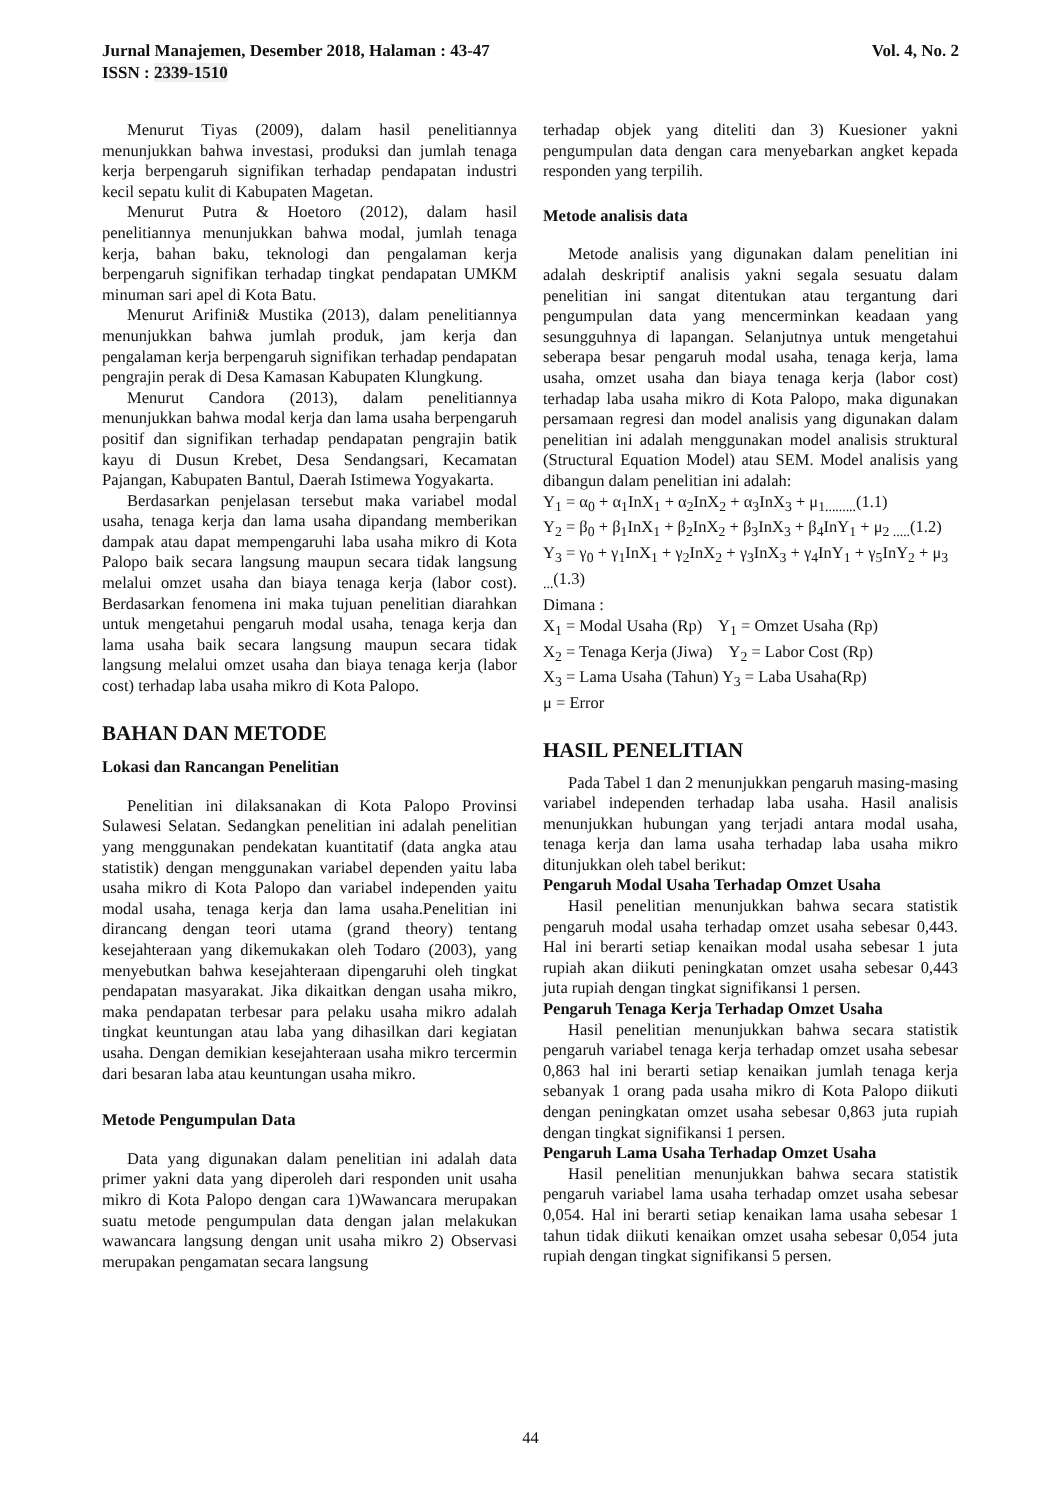Jurnal Manajemen, Desember 2018, Halaman : 43-47
ISSN : 2339-1510
Vol. 4, No. 2
Menurut Tiyas (2009), dalam hasil penelitiannya menunjukkan bahwa investasi, produksi dan jumlah tenaga kerja berpengaruh signifikan terhadap pendapatan industri kecil sepatu kulit di Kabupaten Magetan.
Menurut Putra & Hoetoro (2012), dalam hasil penelitiannya menunjukkan bahwa modal, jumlah tenaga kerja, bahan baku, teknologi dan pengalaman kerja berpengaruh signifikan terhadap tingkat pendapatan UMKM minuman sari apel di Kota Batu.
Menurut Arifini& Mustika (2013), dalam penelitiannya menunjukkan bahwa jumlah produk, jam kerja dan pengalaman kerja berpengaruh signifikan terhadap pendapatan pengrajin perak di Desa Kamasan Kabupaten Klungkung.
Menurut Candora (2013), dalam penelitiannya menunjukkan bahwa modal kerja dan lama usaha berpengaruh positif dan signifikan terhadap pendapatan pengrajin batik kayu di Dusun Krebet, Desa Sendangsari, Kecamatan Pajangan, Kabupaten Bantul, Daerah Istimewa Yogyakarta.
Berdasarkan penjelasan tersebut maka variabel modal usaha, tenaga kerja dan lama usaha dipandang memberikan dampak atau dapat mempengaruhi laba usaha mikro di Kota Palopo baik secara langsung maupun secara tidak langsung melalui omzet usaha dan biaya tenaga kerja (labor cost). Berdasarkan fenomena ini maka tujuan penelitian diarahkan untuk mengetahui pengaruh modal usaha, tenaga kerja dan lama usaha baik secara langsung maupun secara tidak langsung melalui omzet usaha dan biaya tenaga kerja (labor cost) terhadap laba usaha mikro di Kota Palopo.
BAHAN DAN METODE
Lokasi dan Rancangan Penelitian
Penelitian ini dilaksanakan di Kota Palopo Provinsi Sulawesi Selatan. Sedangkan penelitian ini adalah penelitian yang menggunakan pendekatan kuantitatif (data angka atau statistik) dengan menggunakan variabel dependen yaitu laba usaha mikro di Kota Palopo dan variabel independen yaitu modal usaha, tenaga kerja dan lama usaha.Penelitian ini dirancang dengan teori utama (grand theory) tentang kesejahteraan yang dikemukakan oleh Todaro (2003), yang menyebutkan bahwa kesejahteraan dipengaruhi oleh tingkat pendapatan masyarakat. Jika dikaitkan dengan usaha mikro, maka pendapatan terbesar para pelaku usaha mikro adalah tingkat keuntungan atau laba yang dihasilkan dari kegiatan usaha. Dengan demikian kesejahteraan usaha mikro tercermin dari besaran laba atau keuntungan usaha mikro.
Metode Pengumpulan Data
Data yang digunakan dalam penelitian ini adalah data primer yakni data yang diperoleh dari responden unit usaha mikro di Kota Palopo dengan cara 1)Wawancara merupakan suatu metode pengumpulan data dengan jalan melakukan wawancara langsung dengan unit usaha mikro 2) Observasi merupakan pengamatan secara langsung
terhadap objek yang diteliti dan 3) Kuesioner yakni pengumpulan data dengan cara menyebarkan angket kepada responden yang terpilih.
Metode analisis data
Metode analisis yang digunakan dalam penelitian ini adalah deskriptif analisis yakni segala sesuatu dalam penelitian ini sangat ditentukan atau tergantung dari pengumpulan data yang mencerminkan keadaan yang sesungguhnya di lapangan. Selanjutnya untuk mengetahui seberapa besar pengaruh modal usaha, tenaga kerja, lama usaha, omzet usaha dan biaya tenaga kerja (labor cost) terhadap laba usaha mikro di Kota Palopo, maka digunakan persamaan regresi dan model analisis yang digunakan dalam penelitian ini adalah menggunakan model analisis struktural (Structural Equation Model) atau SEM. Model analisis yang dibangun dalam penelitian ini adalah:
Y<sub>1</sub> = α<sub>0</sub> + α<sub>1</sub>InX<sub>1</sub> + α<sub>2</sub>InX<sub>2</sub> + α<sub>3</sub>InX<sub>3</sub> + μ<sub>1.........</sub>(1.1)
Y<sub>2</sub> = β<sub>0</sub> + β<sub>1</sub>InX<sub>1</sub> + β<sub>2</sub>InX<sub>2</sub> + β<sub>3</sub>InX<sub>3</sub> + β<sub>4</sub>InY<sub>1</sub> + μ<sub>2 .....</sub>(1.2)
Y<sub>3</sub> = γ<sub>0</sub> + γ<sub>1</sub>InX<sub>1</sub> + γ<sub>2</sub>InX<sub>2</sub> + γ<sub>3</sub>InX<sub>3</sub> + γ<sub>4</sub>InY<sub>1</sub> + γ<sub>5</sub>InY<sub>2</sub> + μ<sub>3 ...</sub>(1.3)
Dimana :
X<sub>1</sub> = Modal Usaha (Rp) Y<sub>1</sub> = Omzet Usaha (Rp)
X<sub>2</sub> = Tenaga Kerja (Jiwa) Y<sub>2</sub> = Labor Cost (Rp)
X<sub>3</sub> = Lama Usaha (Tahun) Y<sub>3</sub> = Laba Usaha(Rp)
μ = Error
HASIL PENELITIAN
Pada Tabel 1 dan 2 menunjukkan pengaruh masing-masing variabel independen terhadap laba usaha. Hasil analisis menunjukkan hubungan yang terjadi antara modal usaha, tenaga kerja dan lama usaha terhadap laba usaha mikro ditunjukkan oleh tabel berikut:
Pengaruh Modal Usaha Terhadap Omzet Usaha
Hasil penelitian menunjukkan bahwa secara statistik pengaruh modal usaha terhadap omzet usaha sebesar 0,443. Hal ini berarti setiap kenaikan modal usaha sebesar 1 juta rupiah akan diikuti peningkatan omzet usaha sebesar 0,443 juta rupiah dengan tingkat signifikansi 1 persen.
Pengaruh Tenaga Kerja Terhadap Omzet Usaha
Hasil penelitian menunjukkan bahwa secara statistik pengaruh variabel tenaga kerja terhadap omzet usaha sebesar 0,863 hal ini berarti setiap kenaikan jumlah tenaga kerja sebanyak 1 orang pada usaha mikro di Kota Palopo diikuti dengan peningkatan omzet usaha sebesar 0,863 juta rupiah dengan tingkat signifikansi 1 persen.
Pengaruh Lama Usaha Terhadap Omzet Usaha
Hasil penelitian menunjukkan bahwa secara statistik pengaruh variabel lama usaha terhadap omzet usaha sebesar 0,054. Hal ini berarti setiap kenaikan lama usaha sebesar 1 tahun tidak diikuti kenaikan omzet usaha sebesar 0,054 juta rupiah dengan tingkat signifikansi 5 persen.
44